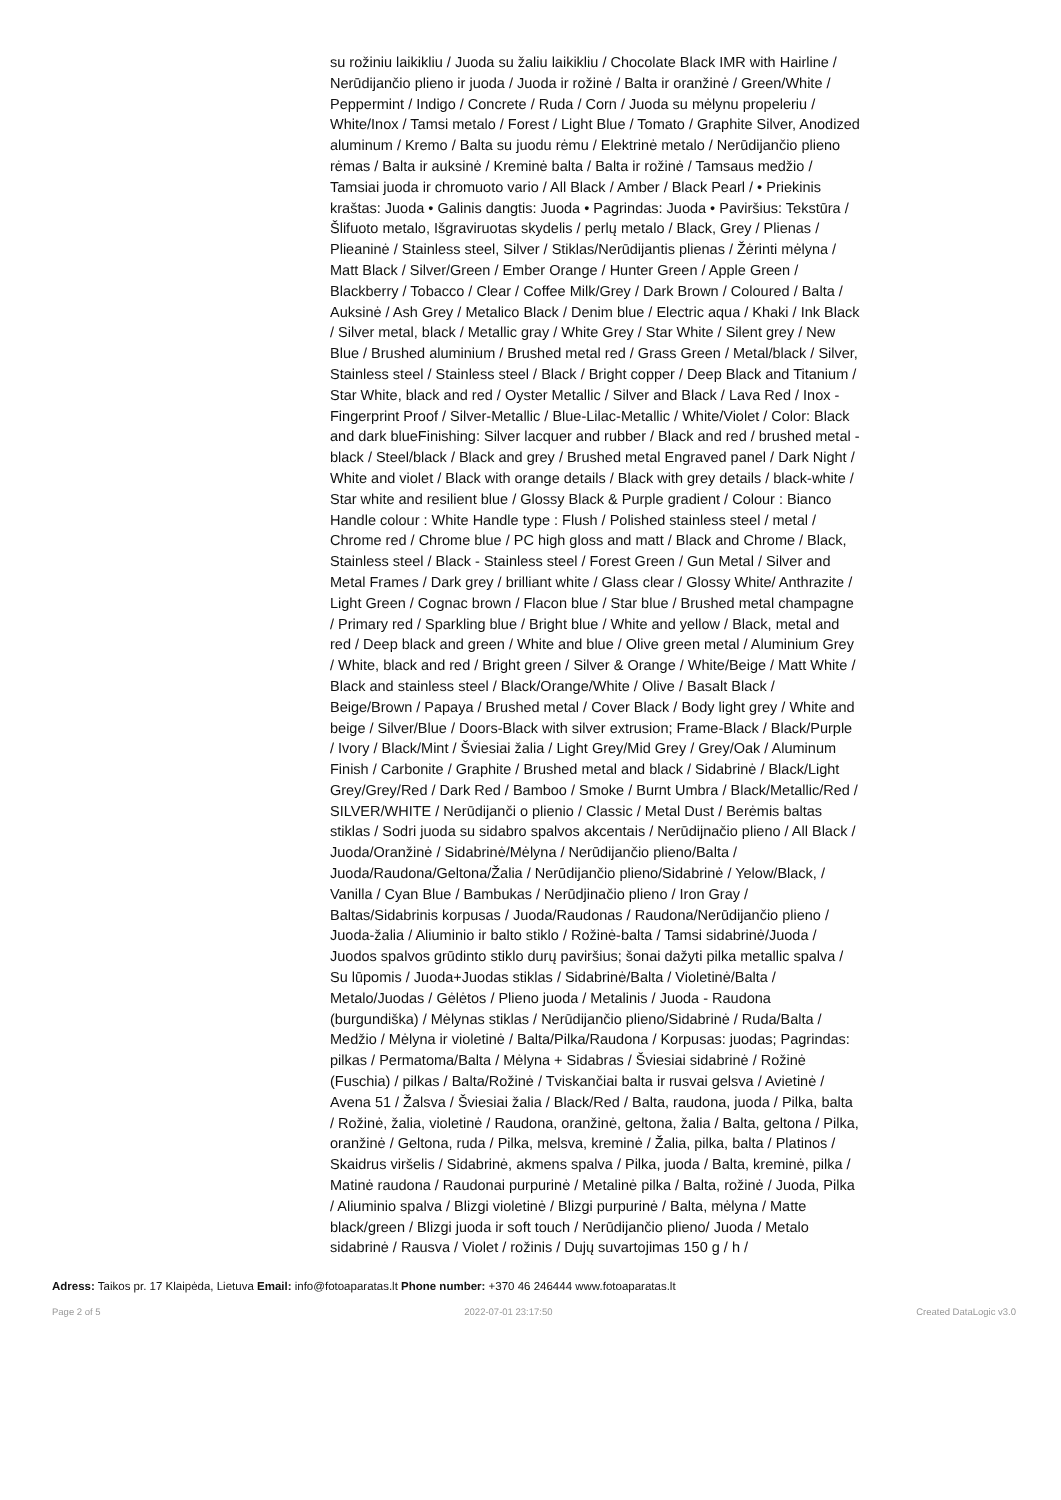su rožiniu laikikliu / Juoda su žaliu laikikliu / Chocolate Black IMR with Hairline / Nerūdijančio plieno ir juoda / Juoda ir rožinė / Balta ir oranžinė / Green/White / Peppermint / Indigo / Concrete / Ruda / Corn / Juoda su mėlynu propeleriu / White/Inox / Tamsi metalo / Forest / Light Blue / Tomato / Graphite Silver, Anodized aluminum / Kremo / Balta su juodu rėmu / Elektrinė metalo / Nerūdijančio plieno rėmas / Balta ir auksinė / Kreminė balta / Balta ir rožinė / Tamsaus medžio / Tamsiai juoda ir chromuoto vario / All Black / Amber / Black Pearl / • Priekinis kraštas: Juoda • Galinis dangtis: Juoda • Pagrindas: Juoda • Paviršius: Tekstūra / Šlifuoto metalo, Išgraviruotas skydelis / perlų metalo / Black, Grey / Plienas / Plieaninė / Stainless steel, Silver / Stiklas/Nerūdijantis plienas / Žėrinti mėlyna / Matt Black / Silver/Green / Ember Orange / Hunter Green / Apple Green / Blackberry / Tobacco / Clear / Coffee Milk/Grey / Dark Brown / Coloured / Balta / Auksinė / Ash Grey / Metalico Black / Denim blue / Electric aqua / Khaki / Ink Black / Silver metal, black / Metallic gray / White Grey / Star White / Silent grey / New Blue / Brushed aluminium / Brushed metal red / Grass Green / Metal/black / Silver, Stainless steel / Stainless steel / Black / Bright copper / Deep Black and Titanium / Star White, black and red / Oyster Metallic / Silver and Black / Lava Red / Inox - Fingerprint Proof / Silver-Metallic / Blue-Lilac-Metallic / White/Violet / Color: Black and dark blueFinishing: Silver lacquer and rubber / Black and red / brushed metal - black / Steel/black / Black and grey / Brushed metal Engraved panel / Dark Night / White and violet / Black with orange details / Black with grey details / black-white / Star white and resilient blue / Glossy Black & Purple gradient / Colour : Bianco Handle colour : White Handle type : Flush / Polished stainless steel / metal / Chrome red / Chrome blue / PC high gloss and matt / Black and Chrome / Black, Stainless steel / Black - Stainless steel / Forest Green / Gun Metal / Silver and Metal Frames / Dark grey / brilliant white / Glass clear / Glossy White/ Anthrazite / Light Green / Cognac brown / Flacon blue / Star blue / Brushed metal champagne / Primary red / Sparkling blue / Bright blue / White and yellow / Black, metal and red / Deep black and green / White and blue / Olive green metal / Aluminium Grey / White, black and red / Bright green / Silver & Orange / White/Beige / Matt White / Black and stainless steel / Black/Orange/White / Olive / Basalt Black / Beige/Brown / Papaya / Brushed metal / Cover Black / Body light grey / White and beige / Silver/Blue / Doors-Black with silver extrusion; Frame-Black / Black/Purple / Ivory / Black/Mint / Šviesiai žalia / Light Grey/Mid Grey / Grey/Oak / Aluminum Finish / Carbonite / Graphite / Brushed metal and black / Sidabrinė / Black/Light Grey/Grey/Red / Dark Red / Bamboo / Smoke / Burnt Umbra / Black/Metallic/Red / SILVER/WHITE / Nerūdijanči o plienio / Classic / Metal Dust / Berėmis baltas stiklas / Sodri juoda su sidabro spalvos akcentais / Nerūdijnačio plieno / All Black / Juoda/Oranžinė / Sidabrinė/Mėlyna / Nerūdijančio plieno/Balta / Juoda/Raudona/Geltona/Žalia / Nerūdijančio plieno/Sidabrinė / Yelow/Black, / Vanilla / Cyan Blue / Bambukas / Nerūdjinačio plieno / Iron Gray / Baltas/Sidabrinis korpusas / Juoda/Raudonas / Raudona/Nerūdijančio plieno / Juoda-žalia / Aliuminio ir balto stiklo / Rožinė-balta / Tamsi sidabrinė/Juoda / Juodos spalvos grūdinto stiklo durų paviršius; šonai dažyti pilka metallic spalva / Su lūpomis / Juoda+Juodas stiklas / Sidabrinė/Balta / Violetinė/Balta / Metalo/Juodas / Gėlėtos / Plieno juoda / Metalinis / Juoda - Raudona (burgundiška) / Mėlynas stiklas / Nerūdijančio plieno/Sidabrinė / Ruda/Balta / Medžio / Mėlyna ir violetinė / Balta/Pilka/Raudona / Korpusas: juodas; Pagrindas: pilkas / Permatoma/Balta / Mėlyna + Sidabras / Šviesiai sidabrinė / Rožinė (Fuschia) / pilkas / Balta/Rožinė / Tviskančiai balta ir rusvai gelsva / Avietinė / Avena 51 / Žalsva / Šviesiai žalia / Black/Red / Balta, raudona, juoda / Pilka, balta / Rožinė, žalia, violetinė / Raudona, oranžinė, geltona, žalia / Balta, geltona / Pilka, oranžinė / Geltona, ruda / Pilka, melsva, kreminė / Žalia, pilka, balta / Platinos / Skaidrus viršelis / Sidabrinė, akmens spalva / Pilka, juoda / Balta, kreminė, pilka / Matinė raudona / Raudonai purpurinė / Metalinė pilka / Balta, rožinė / Juoda, Pilka / Aliuminio spalva / Blizgi violetinė / Blizgi purpurinė / Balta, mėlyna / Matte black/green / Blizgi juoda ir soft touch / Nerūdijančio plieno/ Juoda / Metalo sidabrinė / Rausva / Violet / rožinis / Dujų suvartojimas 150 g / h /
Adress: Taikos pr. 17 Klaipėda, Lietuva Email: info@fotoaparatas.lt Phone number: +370 46 246444 www.fotoaparatas.lt
Page 2 of 5 2022-07-01 23:17:50 Created DataLogic v3.0